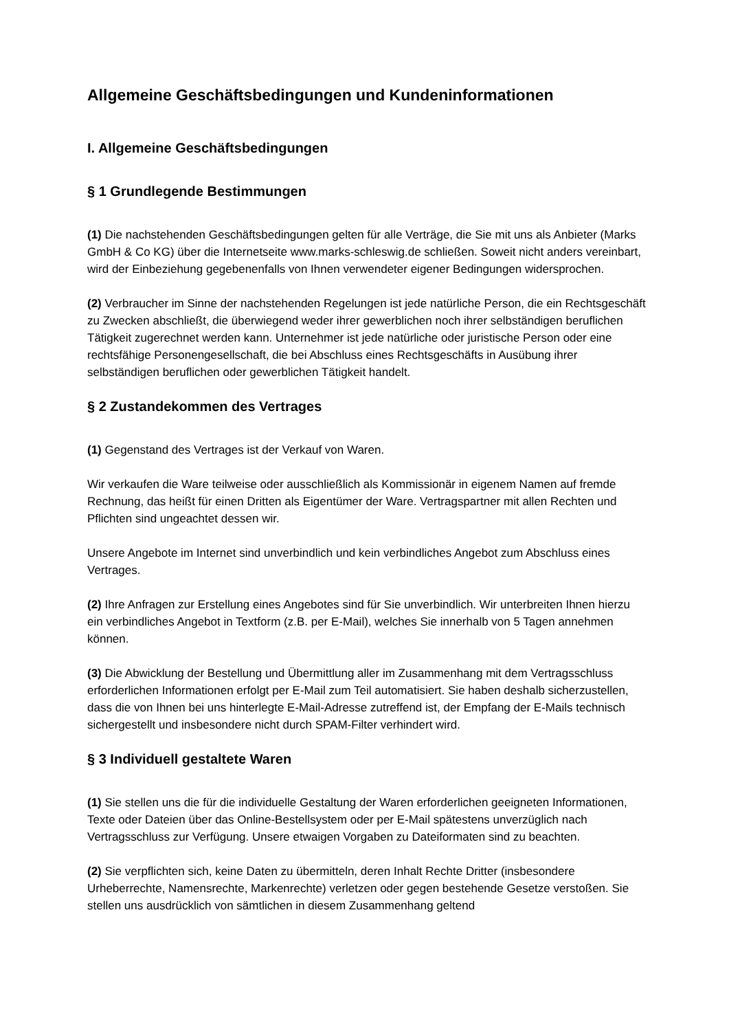Allgemeine Geschäftsbedingungen und Kundeninformationen
I. Allgemeine Geschäftsbedingungen
§ 1 Grundlegende Bestimmungen
(1) Die nachstehenden Geschäftsbedingungen gelten für alle Verträge, die Sie mit uns als Anbieter (Marks GmbH & Co KG) über die Internetseite www.marks-schleswig.de schließen. Soweit nicht anders vereinbart, wird der Einbeziehung gegebenenfalls von Ihnen verwendeter eigener Bedingungen widersprochen.
(2) Verbraucher im Sinne der nachstehenden Regelungen ist jede natürliche Person, die ein Rechtsgeschäft zu Zwecken abschließt, die überwiegend weder ihrer gewerblichen noch ihrer selbständigen beruflichen Tätigkeit zugerechnet werden kann. Unternehmer ist jede natürliche oder juristische Person oder eine rechtsfähige Personengesellschaft, die bei Abschluss eines Rechtsgeschäfts in Ausübung ihrer selbständigen beruflichen oder gewerblichen Tätigkeit handelt.
§ 2 Zustandekommen des Vertrages
(1) Gegenstand des Vertrages ist der Verkauf von Waren.
Wir verkaufen die Ware teilweise oder ausschließlich als Kommissionär in eigenem Namen auf fremde Rechnung, das heißt für einen Dritten als Eigentümer der Ware. Vertragspartner mit allen Rechten und Pflichten sind ungeachtet dessen wir.
Unsere Angebote im Internet sind unverbindlich und kein verbindliches Angebot zum Abschluss eines Vertrages.
(2) Ihre Anfragen zur Erstellung eines Angebotes sind für Sie unverbindlich. Wir unterbreiten Ihnen hierzu ein verbindliches Angebot in Textform (z.B. per E-Mail), welches Sie innerhalb von 5 Tagen annehmen können.
(3) Die Abwicklung der Bestellung und Übermittlung aller im Zusammenhang mit dem Vertragsschluss erforderlichen Informationen erfolgt per E-Mail zum Teil automatisiert. Sie haben deshalb sicherzustellen, dass die von Ihnen bei uns hinterlegte E-Mail-Adresse zutreffend ist, der Empfang der E-Mails technisch sichergestellt und insbesondere nicht durch SPAM-Filter verhindert wird.
§ 3 Individuell gestaltete Waren
(1) Sie stellen uns die für die individuelle Gestaltung der Waren erforderlichen geeigneten Informationen, Texte oder Dateien über das Online-Bestellsystem oder per E-Mail spätestens unverzüglich nach Vertragsschluss zur Verfügung. Unsere etwaigen Vorgaben zu Dateiformaten sind zu beachten.
(2) Sie verpflichten sich, keine Daten zu übermitteln, deren Inhalt Rechte Dritter (insbesondere Urheberrechte, Namensrechte, Markenrechte) verletzen oder gegen bestehende Gesetze verstoßen. Sie stellen uns ausdrücklich von sämtlichen in diesem Zusammenhang geltend